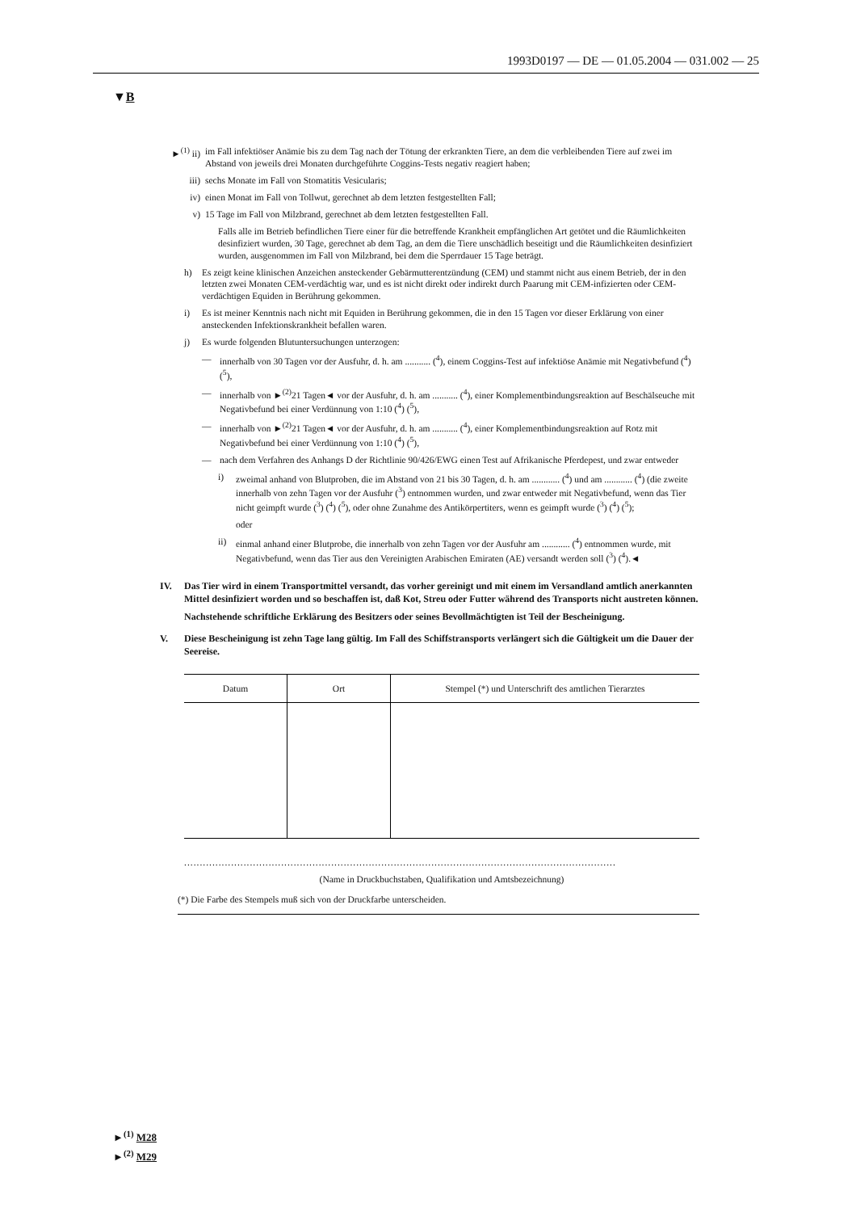1993D0197 — DE — 01.05.2004 — 031.002 — 25
▼B
►<sup>(1)</sup> ii) im Fall infektiöser Anämie bis zu dem Tag nach der Tötung der erkrankten Tiere, an dem die verbleibenden Tiere auf zwei im Abstand von jeweils drei Monaten durchgeführte Coggins-Tests negativ reagiert haben;
iii) sechs Monate im Fall von Stomatitis Vesicularis;
iv) einen Monat im Fall von Tollwut, gerechnet ab dem letzten festgestellten Fall;
v) 15 Tage im Fall von Milzbrand, gerechnet ab dem letzten festgestellten Fall.
Falls alle im Betrieb befindlichen Tiere einer für die betreffende Krankheit empfänglichen Art getötet und die Räumlichkeiten desinfiziert wurden, 30 Tage, gerechnet ab dem Tag, an dem die Tiere unschädlich beseitigt und die Räumlichkeiten desinfiziert wurden, ausgenommen im Fall von Milzbrand, bei dem die Sperrdauer 15 Tage beträgt.
h) Es zeigt keine klinischen Anzeichen ansteckender Gebärmutterentzündung (CEM) und stammt nicht aus einem Betrieb, der in den letzten zwei Monaten CEM-verdächtig war, und es ist nicht direkt oder indirekt durch Paarung mit CEM-infizierten oder CEM-verdächtigen Equiden in Berührung gekommen.
i) Es ist meiner Kenntnis nach nicht mit Equiden in Berührung gekommen, die in den 15 Tagen vor dieser Erklärung von einer ansteckenden Infektionskrankheit befallen waren.
j) Es wurde folgenden Blutuntersuchungen unterzogen:
— innerhalb von 30 Tagen vor der Ausfuhr, d. h. am ........... (<sup>4</sup>), einem Coggins-Test auf infektiöse Anämie mit Negativbefund (<sup>4</sup>) (<sup>5</sup>),
— innerhalb von ►<sup>(2)</sup>21 Tagen◄ vor der Ausfuhr, d. h. am ........... (<sup>4</sup>), einer Komplementbindungsreaktion auf Beschälseuche mit Negativbefund bei einer Verdünnung von 1:10 (<sup>4</sup>) (<sup>5</sup>),
— innerhalb von ►<sup>(2)</sup>21 Tagen◄ vor der Ausfuhr, d. h. am ........... (<sup>4</sup>), einer Komplementbindungsreaktion auf Rotz mit Negativbefund bei einer Verdünnung von 1:10 (<sup>4</sup>) (<sup>5</sup>),
— nach dem Verfahren des Anhangs D der Richtlinie 90/426/EWG einen Test auf Afrikanische Pferdepest, und zwar entweder
i) zweimal anhand von Blutproben, die im Abstand von 21 bis 30 Tagen, d. h. am ............ (<sup>4</sup>) und am ............ (<sup>4</sup>) (die zweite innerhalb von zehn Tagen vor der Ausfuhr (<sup>3</sup>) entnommen wurden, und zwar entweder mit Negativbefund, wenn das Tier nicht geimpft wurde (<sup>3</sup>) (<sup>4</sup>) (<sup>5</sup>), oder ohne Zunahme des Antikörpertiters, wenn es geimpft wurde (<sup>3</sup>) (<sup>4</sup>) (<sup>5</sup>);
oder
ii) einmal anhand einer Blutprobe, die innerhalb von zehn Tagen vor der Ausfuhr am ............ (<sup>4</sup>) entnommen wurde, mit Negativbefund, wenn das Tier aus den Vereinigten Arabischen Emiraten (AE) versandt werden soll (<sup>3</sup>) (<sup>4</sup>).◄
IV. Das Tier wird in einem Transportmittel versandt, das vorher gereinigt und mit einem im Versandland amtlich anerkannten Mittel desinfiziert worden und so beschaffen ist, daß Kot, Streu oder Futter während des Transports nicht austreten können.
Nachstehende schriftliche Erklärung des Besitzers oder seines Bevollmächtigten ist Teil der Bescheinigung.
V. Diese Bescheinigung ist zehn Tage lang gültig. Im Fall des Schiffstransports verlängert sich die Gültigkeit um die Dauer der Seereise.
| Datum | Ort | Stempel (*) und Unterschrift des amtlichen Tierarztes |
| --- | --- | --- |
..........................................................................................................................................
(Name in Druckbuchstaben, Qualifikation und Amtsbezeichnung)
(*) Die Farbe des Stempels muß sich von der Druckfarbe unterscheiden.
►<sup>(1)</sup> M28
►<sup>(2)</sup> M29